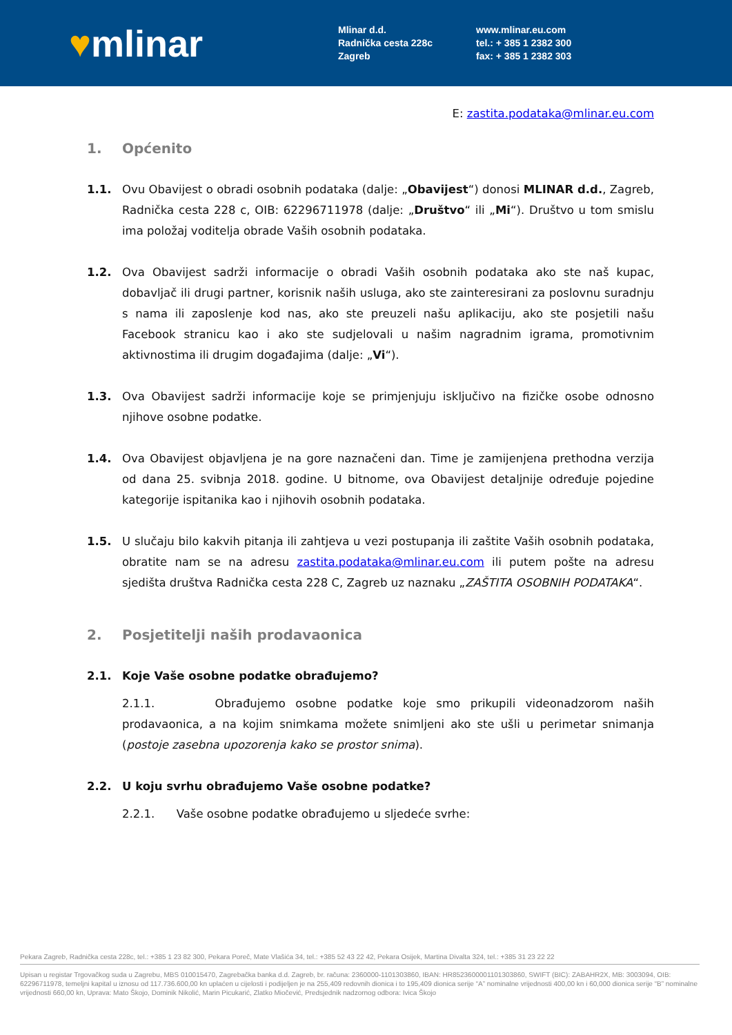♥mlinar
Mlinar d.d.
Radnička cesta 228c
Zagreb
www.mlinar.eu.com
tel.: + 385 1 2382 300
fax: + 385 1 2382 303
E: zastita.podataka@mlinar.eu.com
1. Općenito
1.1. Ovu Obavijest o obradi osobnih podataka (dalje: „Obavijest“) donosi MLINAR d.d., Zagreb, Radnička cesta 228 c, OIB: 62296711978 (dalje: „Društvo“ ili „Mi“). Društvo u tom smislu ima položaj voditelja obrade Vaših osobnih podataka.
1.2. Ova Obavijest sadrži informacije o obradi Vaših osobnih podataka ako ste naš kupac, dobavljač ili drugi partner, korisnik naših usluga, ako ste zainteresirani za poslovnu suradnju s nama ili zaposlenje kod nas, ako ste preuzeli našu aplikaciju, ako ste posjetili našu Facebook stranicu kao i ako ste sudjelovali u našim nagradnim igrama, promotivnim aktivnostima ili drugim događajima (dalje: „Vi“).
1.3. Ova Obavijest sadrži informacije koje se primjenjuju isključivo na fizičke osobe odnosno njihove osobne podatke.
1.4. Ova Obavijest objavljena je na gore naznačeni dan. Time je zamijenjena prethodna verzija od dana 25. svibnja 2018. godine. U bitnome, ova Obavijest detaljnije određuje pojedine kategorije ispitanika kao i njihovih osobnih podataka.
1.5. U slučaju bilo kakvih pitanja ili zahtjeva u vezi postupanja ili zaštite Vaših osobnih podataka, obratite nam se na adresu zastita.podataka@mlinar.eu.com ili putem pošte na adresu sjedišta društva Radnička cesta 228 C, Zagreb uz naznaku „ZAŠTITA OSOBNIH PODATAKA“.
2. Posjetitelji naših prodavaonica
2.1. Koje Vaše osobne podatke obrađujemo?
2.1.1. Obrađujemo osobne podatke koje smo prikupili videonadzorom naših prodavaonica, a na kojim snimkama možete snimljeni ako ste ušli u perimetar snimanja (postoje zasebna upozorenja kako se prostor snima).
2.2. U koju svrhu obrađujemo Vaše osobne podatke?
2.2.1. Vaše osobne podatke obrađujemo u sljedeće svrhe:
Pekara Zagreb, Radnička cesta 228c, tel.: +385 1 23 82 300, Pekara Poreč, Mate Vlašića 34, tel.: +385 52 43 22 42, Pekara Osijek, Martina Divalta 324, tel.: +385 31 23 22 22
Upisan u registar Trgovačkog suda u Zagrebu, MBS 010015470, Zagrebačka banka d.d. Zagreb, br. računa: 2360000-1101303860, IBAN: HR8523600001101303860, SWIFT (BIC): ZABAHR2X, MB: 3003094, OIB: 62296711978, temeljni kapital u iznosu od 117.736.600,00 kn uplaćen u cijelosti i podijeljen je na 255,409 redovnih dionica i to 195,409 dionica serije “A” nominalne vrijednosti 400,00 kn i 60,000 dionica serije “B” nominalne vrijednosti 660,00 kn, Uprava: Mato Škojo, Dominik Nikolić, Marin Picukarić, Zlatko Miočević, Predsjednik nadzornog odbora: Ivica Škojo